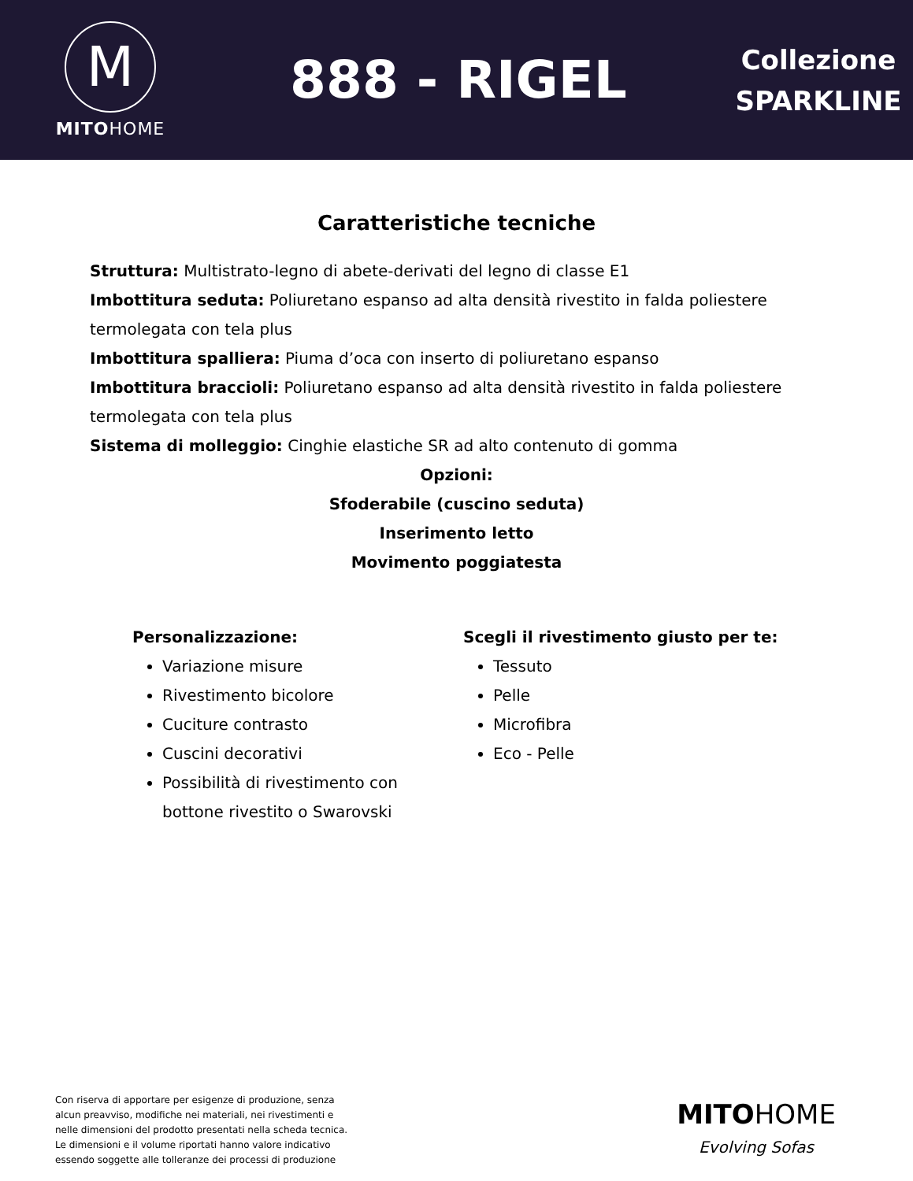M
MITOHOME
888 - RIGEL
Collezione
SPARKLINE
Caratteristiche tecniche
Struttura: Multistrato-legno di abete-derivati del legno di classe E1
Imbottitura seduta: Poliuretano espanso ad alta densità rivestito in falda poliestere termolegata con tela plus
Imbottitura spalliera: Piuma d’oca con inserto di poliuretano espanso
Imbottitura braccioli: Poliuretano espanso ad alta densità rivestito in falda poliestere termolegata con tela plus
Sistema di molleggio: Cinghie elastiche SR ad alto contenuto di gomma
Opzioni:
Sfoderabile (cuscino seduta)
Inserimento letto
Movimento poggiatesta
Personalizzazione:
Variazione misure
Rivestimento bicolore
Cuciture contrasto
Cuscini decorativi
Possibilità di rivestimento con bottone rivestito o Swarovski
Scegli il rivestimento giusto per te:
Tessuto
Pelle
Microfibra
Eco - Pelle
Con riserva di apportare per esigenze di produzione, senza alcun preavviso, modifiche nei materiali, nei rivestimenti e nelle dimensioni del prodotto presentati nella scheda tecnica. Le dimensioni e il volume riportati hanno valore indicativo essendo soggette alle tolleranze dei processi di produzione
MITOHOME
Evolving Sofas